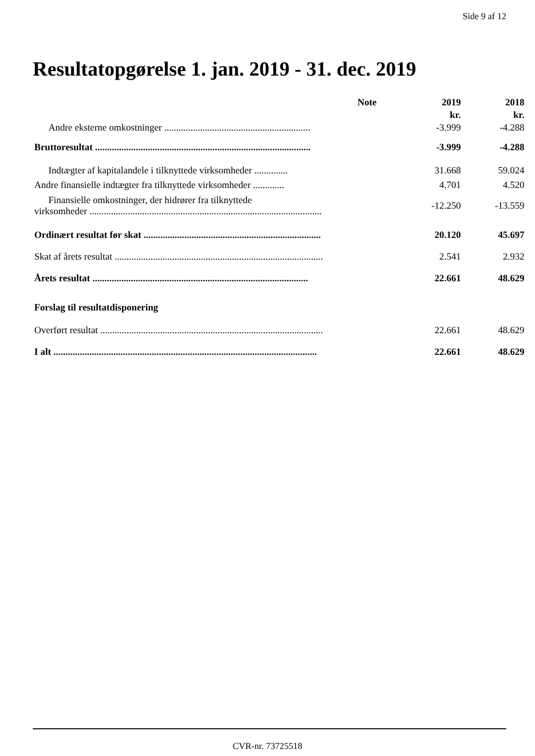Side 9 af 12
Resultatopgørelse 1. jan. 2019 - 31. dec. 2019
| | Note | 2019 | 2018 |
| --- | --- | --- | --- |
| | | kr. | kr. |
| Andre eksterne omkostninger ............................................................. | | -3.999 | -4.288 |
| Bruttoresultat .......................................................................................... | | -3.999 | -4.288 |
| Indtægter af kapitalandele i tilknyttede virksomheder .............. | | 31.668 | 59.024 |
| Andre finansielle indtægter fra tilknyttede virksomheder ............. | | 4.701 | 4.520 |
| Finansielle omkostninger, der hidrører fra tilknyttede virksomheder ................................................................................................. | | -12.250 | -13.559 |
| Ordinært resultat før skat .......................................................................... | | 20.120 | 45.697 |
| Skat af årets resultat ....................................................................................... | | 2.541 | 2.932 |
| Årets resultat .......................................................................................... | | 22.661 | 48.629 |
| Forslag til resultatdisponering | | | |
| Overført resultat ............................................................................................. | | 22.661 | 48.629 |
| I alt .............................................................................................................. | | 22.661 | 48.629 |
CVR-nr. 73725518